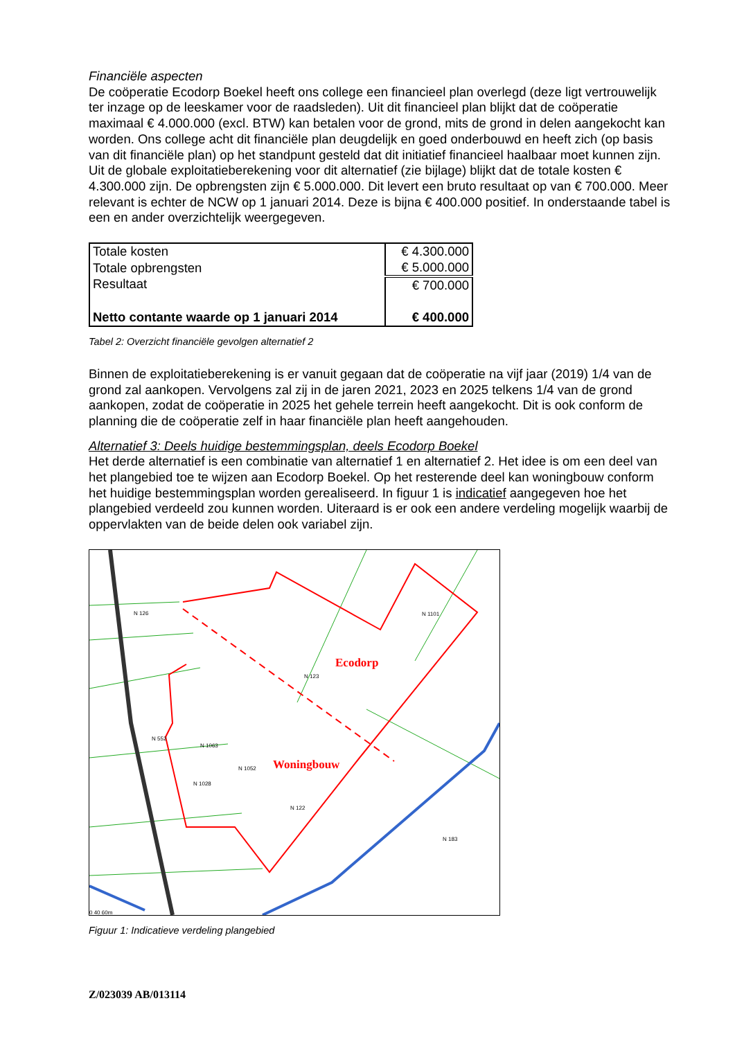Financiële aspecten
De coöperatie Ecodorp Boekel heeft ons college een financieel plan overlegd (deze ligt vertrouwelijk ter inzage op de leeskamer voor de raadsleden). Uit dit financieel plan blijkt dat de coöperatie maximaal € 4.000.000 (excl. BTW) kan betalen voor de grond, mits de grond in delen aangekocht kan worden. Ons college acht dit financiële plan deugdelijk en goed onderbouwd en heeft zich (op basis van dit financiële plan) op het standpunt gesteld dat dit initiatief financieel haalbaar moet kunnen zijn.
Uit de globale exploitatieberekening voor dit alternatief (zie bijlage) blijkt dat de totale kosten € 4.300.000 zijn. De opbrengsten zijn € 5.000.000. Dit levert een bruto resultaat op van € 700.000. Meer relevant is echter de NCW op 1 januari 2014. Deze is bijna € 400.000 positief. In onderstaande tabel is een en ander overzichtelijk weergegeven.
| Totale kosten | € 4.300.000 |
| Totale opbrengsten | € 5.000.000 |
| Resultaat | € 700.000 |
| Netto contante waarde op 1 januari 2014 | € 400.000 |
Tabel 2: Overzicht financiële gevolgen alternatief 2
Binnen de exploitatieberekening is er vanuit gegaan dat de coöperatie na vijf jaar (2019) 1/4 van de grond zal aankopen. Vervolgens zal zij in de jaren 2021, 2023 en 2025 telkens 1/4 van de grond aankopen, zodat de coöperatie in 2025 het gehele terrein heeft aangekocht. Dit is ook conform de planning die de coöperatie zelf in haar financiële plan heeft aangehouden.
Alternatief 3: Deels huidige bestemmingsplan, deels Ecodorp Boekel
Het derde alternatief is een combinatie van alternatief 1 en alternatief 2. Het idee is om een deel van het plangebied toe te wijzen aan Ecodorp Boekel. Op het resterende deel kan woningbouw conform het huidige bestemmingsplan worden gerealiseerd. In figuur 1 is indicatief aangegeven hoe het plangebied verdeeld zou kunnen worden. Uiteraard is er ook een andere verdeling mogelijk waarbij de oppervlakten van de beide delen ook variabel zijn.
N 126
N 123
N 122
N 183
N 1101
N 552
N 1063
N 1052
N 1028
0 40 60m
Ecodorp
Woningbouw
Figuur 1: Indicatieve verdeling plangebied
Z/023039 AB/013114